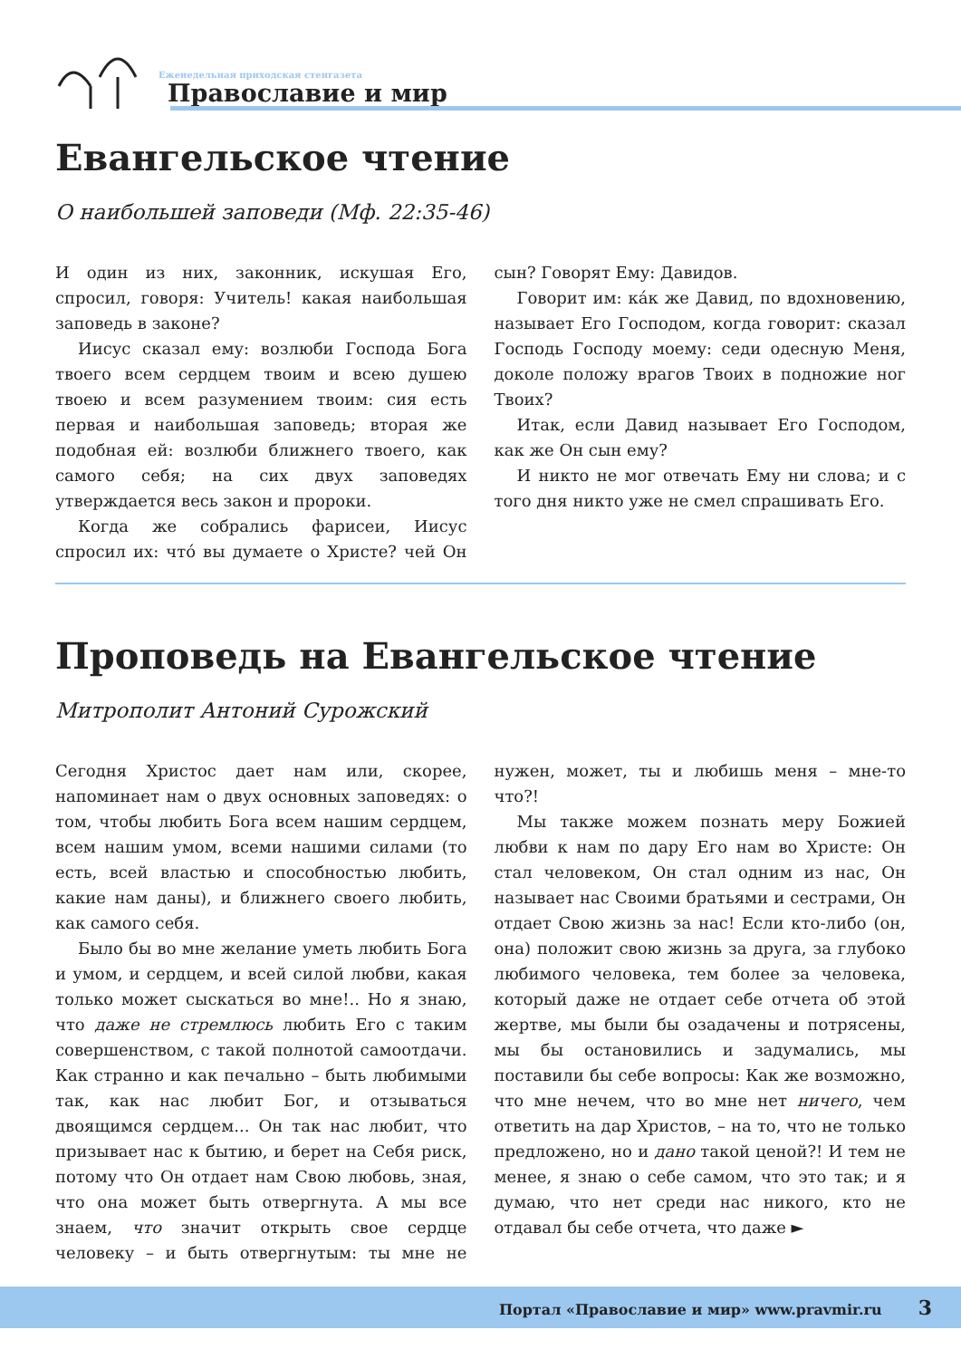Еженедельная приходская стенгазета
Православие и мир
Евангельское чтение
О наибольшей заповеди (Мф. 22:35-46)
И один из них, законник, искушая Его, спросил, говоря: Учитель! какая наибольшая заповедь в законе?
Иисус сказал ему: возлюби Господа Бога твоего всем сердцем твоим и всею душею твоею и всем разумением твоим: сия есть первая и наибольшая заповедь; вторая же подобная ей: возлюби ближнего твоего, как самого себя; на сих двух заповедях утверждается весь закон и пророки.
Когда же собрались фарисеи, Иисус спросил их: что́ вы думаете о Христе? чей Он сын? Говорят Ему: Давидов.
Говорит им: ка́к же Давид, по вдохновению, называет Его Господом, когда говорит: сказал Господь Господу моему: седи одесную Меня, доколе положу врагов Твоих в подножие ног Твоих?
Итак, если Давид называет Его Господом, как же Он сын ему?
И никто не мог отвечать Ему ни слова; и с того дня никто уже не смел спрашивать Его.
Проповедь на Евангельское чтение
Митрополит Антоний Сурожский
Сегодня Христос дает нам или, скорее, напоминает нам о двух основных заповедях: о том, чтобы любить Бога всем нашим сердцем, всем нашим умом, всеми нашими силами (то есть, всей властью и способностью любить, какие нам даны), и ближнего своего любить, как самого себя.
Было бы во мне желание уметь любить Бога и умом, и сердцем, и всей силой любви, какая только может сыскаться во мне!.. Но я знаю, что даже не стремлюсь любить Его с таким совершенством, с такой полнотой самоотдачи. Как странно и как печально – быть любимыми так, как нас любит Бог, и отзываться двоящимся сердцем... Он так нас любит, что призывает нас к бытию, и берет на Себя риск, потому что Он отдает нам Свою любовь, зная, что она может быть отвергнута. А мы все знаем, что значит открыть свое сердце человеку – и быть отвергнутым: ты мне не нужен, может, ты и любишь меня – мне-то что?!
Мы также можем познать меру Божией любви к нам по дару Его нам во Христе: Он стал человеком, Он стал одним из нас, Он называет нас Своими братьями и сестрами, Он отдает Свою жизнь за нас! Если кто-либо (он, она) положит свою жизнь за друга, за глубоко любимого человека, тем более за человека, который даже не отдает себе отчета об этой жертве, мы были бы озадачены и потрясены, мы бы остановились и задумались, мы поставили бы себе вопросы: Как же возможно, что мне нечем, что во мне нет ничего, чем ответить на дар Христов, – на то, что не только предложено, но и дано такой ценой?! И тем не менее, я знаю о себе самом, что это так; и я думаю, что нет среди нас никого, кто не отдавал бы себе отчета, что даже ►
Портал «Православие и мир» www.pravmir.ru 3